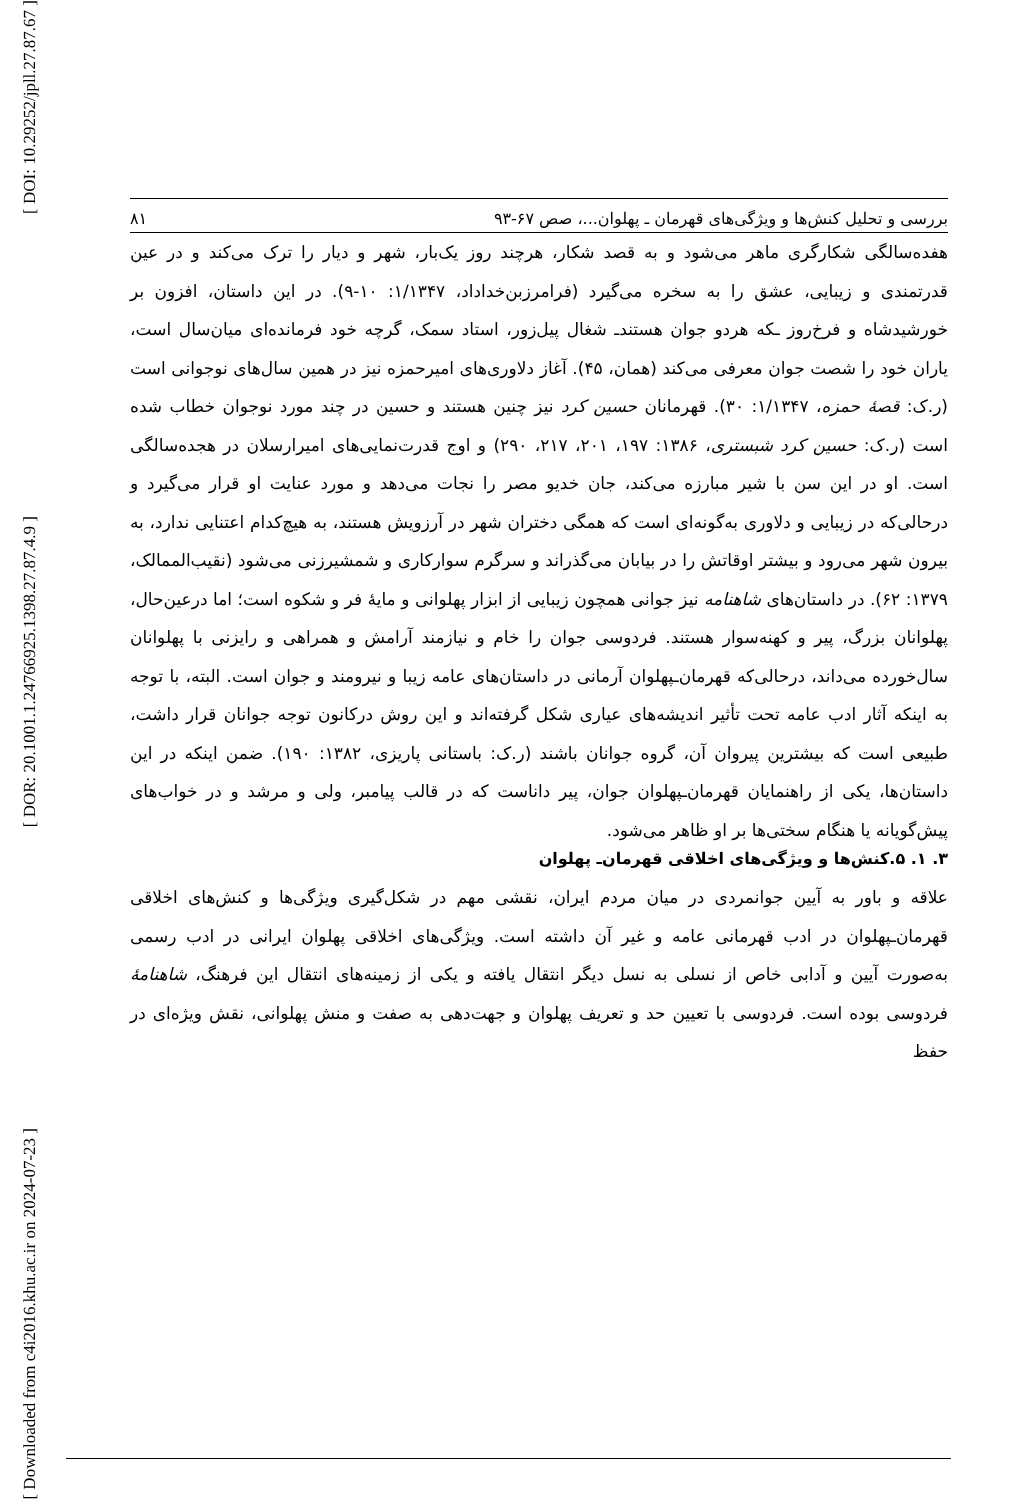[ DOI: 10.29252/jpll.27.87.67 ]
[ DOR: 20.1001.1.24766925.1398.27.87.4.9 ]
[ Downloaded from c4i2016.khu.ac.ir on 2024-07-23 ]
بررسی و تحلیل کنش‌ها و ویژگی‌های قهرمان ـ پهلوان...، صص ۶۷-۹۳ ۸۱
هفده‌سالگی شکارگری ماهر می‌شود و به قصد شکار، هرچند روز یک‌بار، شهر و دیار را ترک می‌کند و در عین قدرتمندی و زیبایی، عشق را به سخره می‌گیرد (فرامرزبن‌خداداد، ۱/۱۳۴۷: ۱۰-۹). در این داستان، افزون بر خورشیدشاه و فرخ‌روز ـکه هردو جوان هستندـ شغال پیل‌زور، استاد سمک، گرچه خود فرمانده‌ای میان‌سال است، یاران خود را شصت جوان معرفی می‌کند (همان، ۴۵). آغاز دلاوری‌های امیرحمزه نیز در همین سال‌های نوجوانی است (ر.ک: قصهٔ حمزه، ۱/۱۳۴۷: ۳۰). قهرمانان حسین کرد نیز چنین هستند و حسین در چند مورد نوجوان خطاب شده است (ر.ک: حسین کرد شبستری، ۱۳۸۶: ۱۹۷، ۲۰۱، ۲۱۷، ۲۹۰) و اوج قدرت‌نمایی‌های امیرارسلان در هجده‌سالگی است. او در این سن با شیر مبارزه می‌کند، جان خدیو مصر را نجات می‌دهد و مورد عنایت او قرار می‌گیرد و درحالی‌که در زیبایی و دلاوری به‌گونه‌ای است که همگی دختران شهر در آرزویش هستند، به هیچ‌کدام اعتنایی ندارد، به بیرون شهر می‌رود و بیشتر اوقاتش را در بیابان می‌گذراند و سرگرم سوارکاری و شمشیرزنی می‌شود (نقیب‌الممالک، ۱۳۷۹: ۶۲). در داستان‌های شاهنامه نیز جوانی همچون زیبایی از ابزار پهلوانی و مایهٔ فر و شکوه است؛ اما درعین‌حال، پهلوانان بزرگ، پیر و کهنه‌سوار هستند. فردوسی جوان را خام و نیازمند آرامش و همراهی و رایزنی با پهلوانان سال‌خورده می‌داند، درحالی‌که قهرمان‌ـپهلوان آرمانی در داستان‌های عامه زیبا و نیرومند و جوان است. البته، با توجه به اینکه آثار ادب عامه تحت تأثیر اندیشه‌های عیاری شکل گرفته‌اند و این روش درکانون توجه جوانان قرار داشت، طبیعی است که بیشترین پیروان آن، گروه جوانان باشند (ر.ک: باستانی پاریزی، ۱۳۸۲: ۱۹۰). ضمن اینکه در این داستان‌ها، یکی از راهنمایان قهرمان‌ـپهلوان جوان، پیر داناست که در قالب پیامبر، ولی و مرشد و در خواب‌های پیش‌گویانه یا هنگام سختی‌ها بر او ظاهر می‌شود.
۳. ۱. ۵.کنش‌ها و ویژگی‌های اخلاقی قهرمان‌ـ پهلوان
علاقه و باور به آیین جوانمردی در میان مردم ایران، نقشی مهم در شکل‌گیری ویژگی‌ها و کنش‌های اخلاقی قهرمان‌ـپهلوان در ادب قهرمانی عامه و غیر آن داشته است. ویژگی‌های اخلاقی پهلوان ایرانی در ادب رسمی به‌صورت آیین و آدابی خاص از نسلی به نسل دیگر انتقال یافته و یکی از زمینه‌های انتقال این فرهنگ، شاهنامهٔ فردوسی بوده است. فردوسی با تعیین حد و تعریف پهلوان و جهت‌دهی به صفت و منش پهلوانی، نقش ویژه‌ای در حفظ